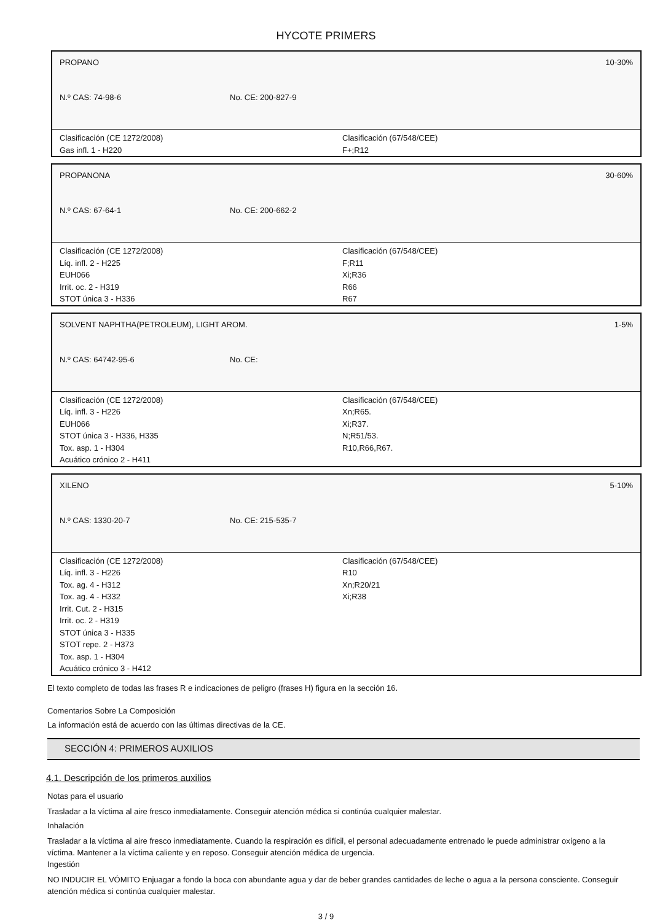HYCOTE PRIMERS
PROPANO 10-30%
N.º CAS: 74-98-6 No. CE: 200-827-9
Clasificación (CE 1272/2008)
Gas infl. 1 - H220
Clasificación (67/548/CEE)
F+;R12
PROPANONA 30-60%
N.º CAS: 67-64-1 No. CE: 200-662-2
Clasificación (CE 1272/2008)
Líq. infl. 2 - H225
EUH066
Irrit. oc. 2 - H319
STOT única 3 - H336
Clasificación (67/548/CEE)
F;R11
Xi;R36
R66
R67
SOLVENT NAPHTHA(PETROLEUM), LIGHT AROM. 1-5%
N.º CAS: 64742-95-6 No. CE:
Clasificación (CE 1272/2008)
Líq. infl. 3 - H226
EUH066
STOT única 3 - H336, H335
Tox. asp. 1 - H304
Acuático crónico 2 - H411
Clasificación (67/548/CEE)
Xn;R65.
Xi;R37.
N;R51/53.
R10,R66,R67.
XILENO 5-10%
N.º CAS: 1330-20-7 No. CE: 215-535-7
Clasificación (CE 1272/2008)
Líq. infl. 3 - H226
Tox. ag. 4 - H312
Tox. ag. 4 - H332
Irrit. Cut. 2 - H315
Irrit. oc. 2 - H319
STOT única 3 - H335
STOT repe. 2 - H373
Tox. asp. 1 - H304
Acuático crónico 3 - H412
Clasificación (67/548/CEE)
R10
Xn;R20/21
Xi;R38
El texto completo de todas las frases R e indicaciones de peligro (frases H) figura en la sección 16.
Comentarios Sobre La Composición
La información está de acuerdo con las últimas directivas de la CE.
SECCIÓN 4: PRIMEROS AUXILIOS
4.1. Descripción de los primeros auxilios
Notas para el usuario
Trasladar a la víctima al aire fresco inmediatamente. Conseguir atención médica si continúa cualquier malestar.
Inhalación
Trasladar a la víctima al aire fresco inmediatamente. Cuando la respiración es difícil, el personal adecuadamente entrenado le puede administrar oxígeno a la víctima. Mantener a la víctima caliente y en reposo. Conseguir atención médica de urgencia.
Ingestión
NO INDUCIR EL VÓMITO Enjuagar a fondo la boca con abundante agua y dar de beber grandes cantidades de leche o agua a la persona consciente. Conseguir atención médica si continúa cualquier malestar.
3 / 9